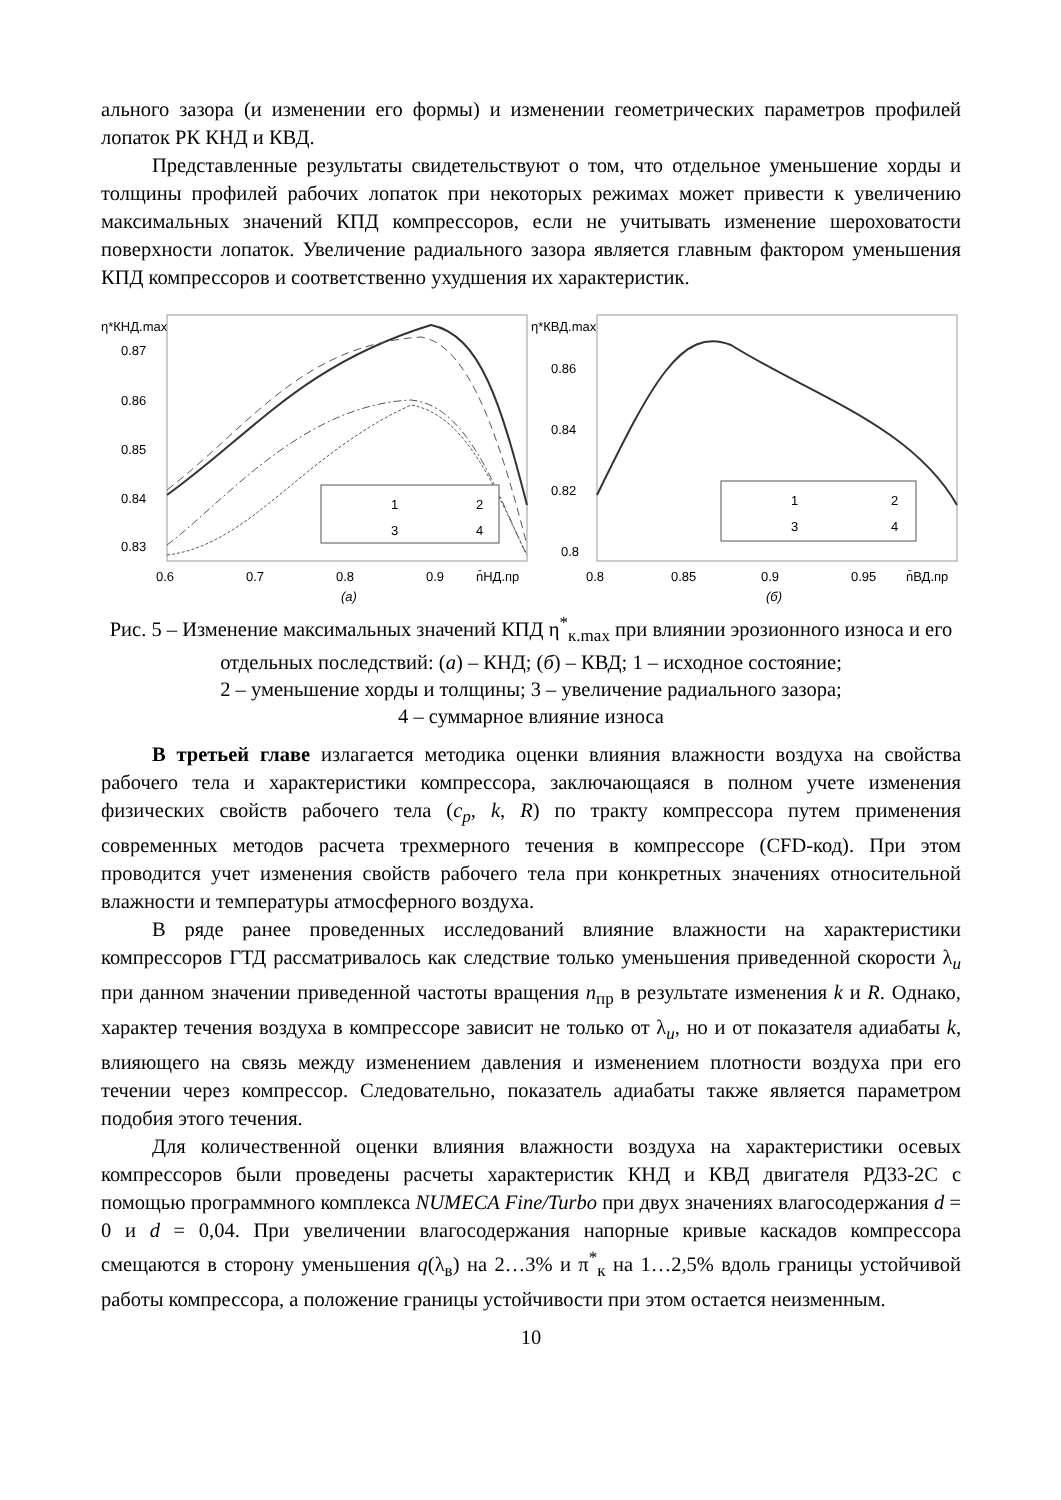ального зазора (и изменении его формы) и изменении геометрических параметров профилей лопаток РК КНД и КВД.
Представленные результаты свидетельствуют о том, что отдельное уменьшение хорды и толщины профилей рабочих лопаток при некоторых режимах может привести к увеличению максимальных значений КПД компрессоров, если не учитывать изменение шероховатости поверхности лопаток. Увеличение радиального зазора является главным фактором уменьшения КПД компрессоров и соответственно ухудшения их характеристик.
η*КНД.max
0.87
0.86
0.85
0.84
0.83
0.6
0.7
0.8
0.9
n̄НД.пр
(а)
1
2
3
4
η*КВД.max
0.86
0.84
0.82
0.8
0.8
0.85
0.9
0.95
n̄ВД.пр
(б)
1
2
3
4
Рис. 5 – Изменение максимальных значений КПД η<sup>*</sup><sub>к.max</sub> при влиянии эрозионного износа и его отдельных последствий: (а) – КНД; (б) – КВД; 1 – исходное состояние;
2 – уменьшение хорды и толщины; 3 – увеличение радиального зазора;
4 – суммарное влияние износа
В третьей главе излагается методика оценки влияния влажности воздуха на свойства рабочего тела и характеристики компрессора, заключающаяся в полном учете изменения физических свойств рабочего тела (c<sub>p</sub>, k, R) по тракту компрессора путем применения современных методов расчета трехмерного течения в компрессоре (CFD-код). При этом проводится учет изменения свойств рабочего тела при конкретных значениях относительной влажности и температуры атмосферного воздуха.
В ряде ранее проведенных исследований влияние влажности на характеристики компрессоров ГТД рассматривалось как следствие только уменьшения приведенной скорости λ<sub>u</sub> при данном значении приведенной частоты вращения n<sub>пр</sub> в результате изменения k и R. Однако, характер течения воздуха в компрессоре зависит не только от λ<sub>u</sub>, но и от показателя адиабаты k, влияющего на связь между изменением давления и изменением плотности воздуха при его течении через компрессор. Следовательно, показатель адиабаты также является параметром подобия этого течения.
Для количественной оценки влияния влажности воздуха на характеристики осевых компрессоров были проведены расчеты характеристик КНД и КВД двигателя РД33-2С с помощью программного комплекса NUMECA Fine/Turbo при двух значениях влагосодержания d = 0 и d = 0,04. При увеличении влагосодержания напорные кривые каскадов компрессора смещаются в сторону уменьшения q(λ<sub>в</sub>) на 2…3% и π<sup>*</sup><sub>к</sub> на 1…2,5% вдоль границы устойчивой работы компрессора, а положение границы устойчивости при этом остается неизменным.
10